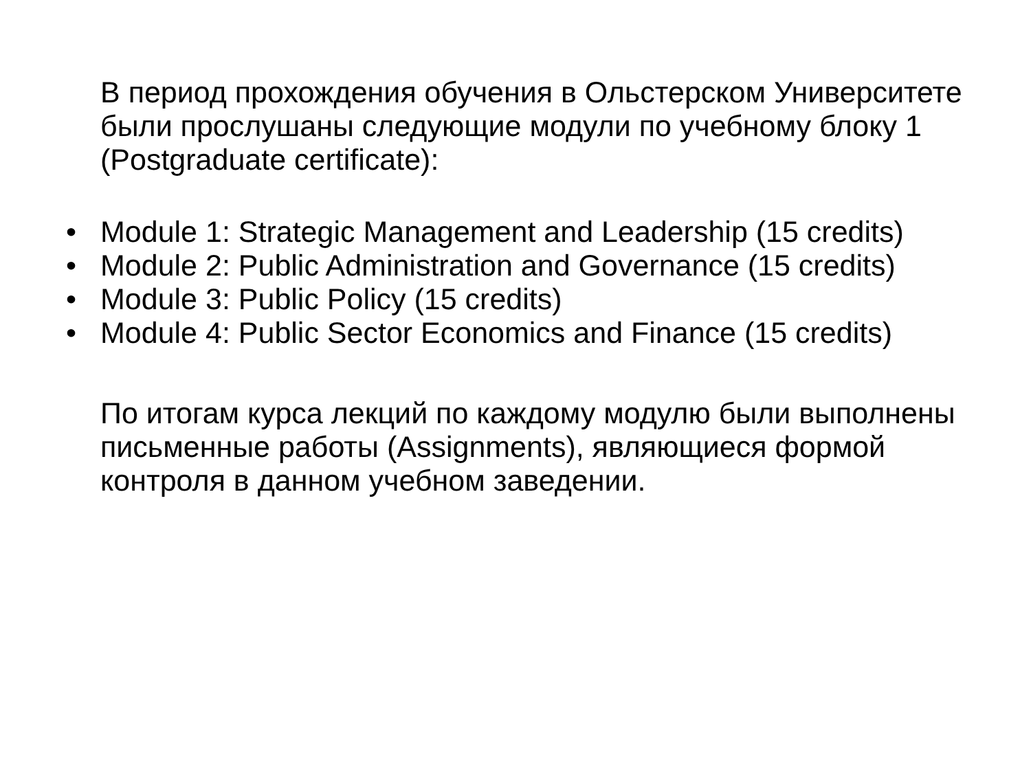В период прохождения обучения в Ольстерском Университете были прослушаны следующие модули по учебному блоку 1 (Postgraduate certificate):
• Module 1: Strategic Management and Leadership (15 credits)
• Module 2: Public Administration and Governance (15 credits)
• Module 3: Public Policy (15 credits)
• Module 4: Public Sector Economics and Finance (15 credits)
По итогам курса лекций по каждому модулю были выполнены письменные работы (Assignments), являющиеся формой контроля в данном учебном заведении.